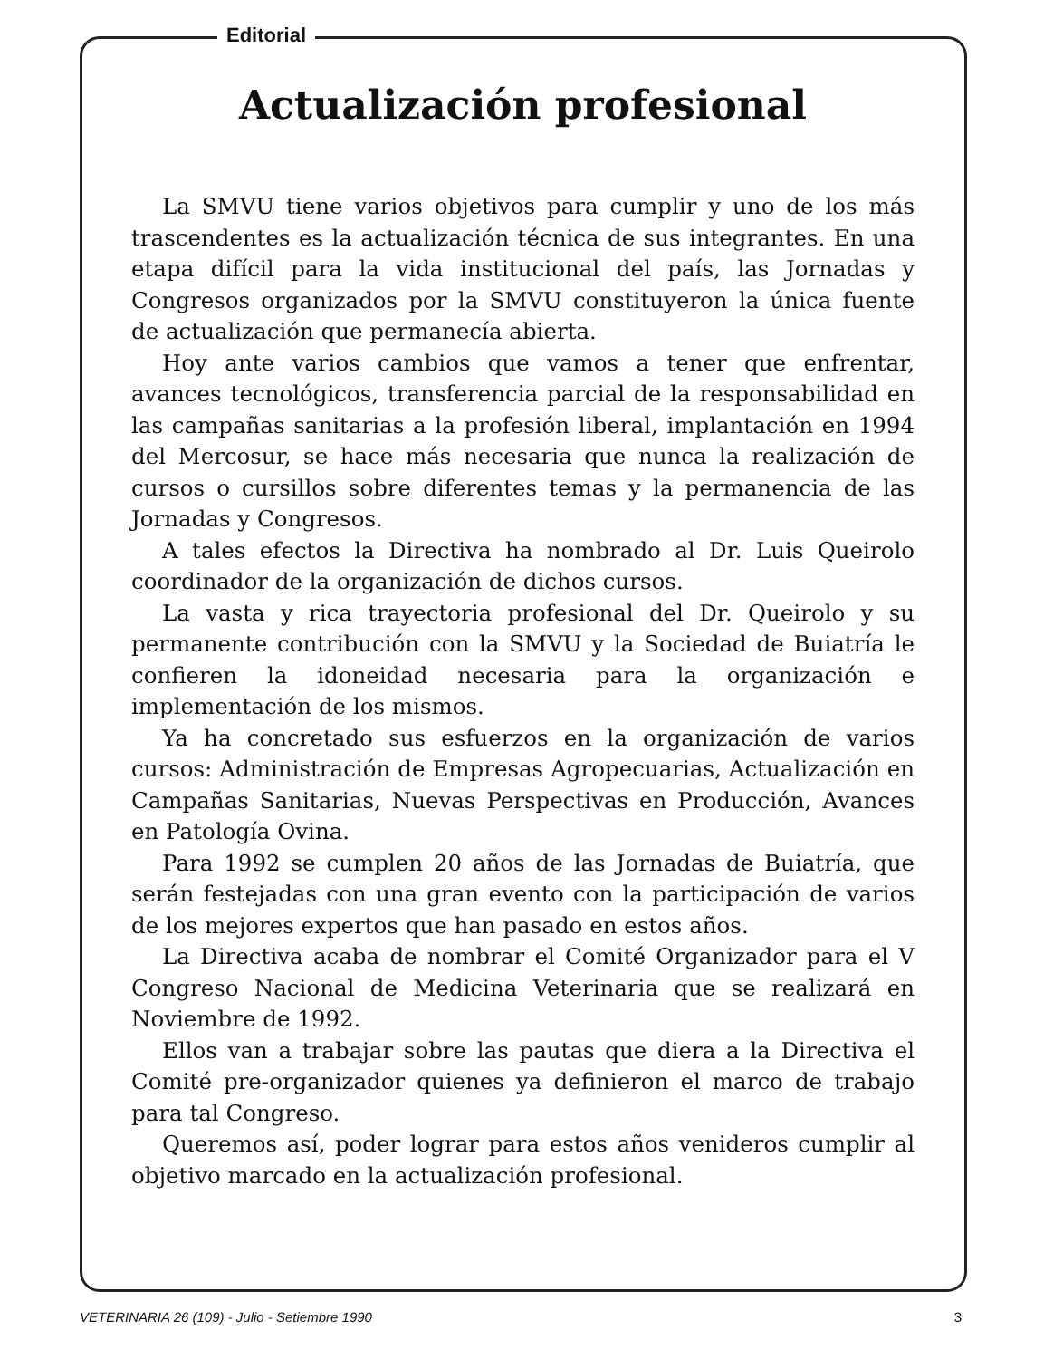Editorial
Actualización profesional
La SMVU tiene varios objetivos para cumplir y uno de los más trascendentes es la actualización técnica de sus integrantes. En una etapa difícil para la vida institucional del país, las Jornadas y Congresos organizados por la SMVU constituyeron la única fuente de actualización que permanecía abierta.
Hoy ante varios cambios que vamos a tener que enfrentar, avances tecnológicos, transferencia parcial de la responsabilidad en las campañas sanitarias a la profesión liberal, implantación en 1994 del Mercosur, se hace más necesaria que nunca la realización de cursos o cursillos sobre diferentes temas y la permanencia de las Jornadas y Congresos.
A tales efectos la Directiva ha nombrado al Dr. Luis Queirolo coordinador de la organización de dichos cursos.
La vasta y rica trayectoria profesional del Dr. Queirolo y su permanente contribución con la SMVU y la Sociedad de Buiatría le confieren la idoneidad necesaria para la organización e implementación de los mismos.
Ya ha concretado sus esfuerzos en la organización de varios cursos: Administración de Empresas Agropecuarias, Actualización en Campañas Sanitarias, Nuevas Perspectivas en Producción, Avances en Patología Ovina.
Para 1992 se cumplen 20 años de las Jornadas de Buiatría, que serán festejadas con una gran evento con la participación de varios de los mejores expertos que han pasado en estos años.
La Directiva acaba de nombrar el Comité Organizador para el V Congreso Nacional de Medicina Veterinaria que se realizará en Noviembre de 1992.
Ellos van a trabajar sobre las pautas que diera a la Directiva el Comité pre-organizador quienes ya definieron el marco de trabajo para tal Congreso.
Queremos así, poder lograr para estos años venideros cumplir al objetivo marcado en la actualización profesional.
VETERINARIA 26 (109) - Julio - Setiembre 1990 3